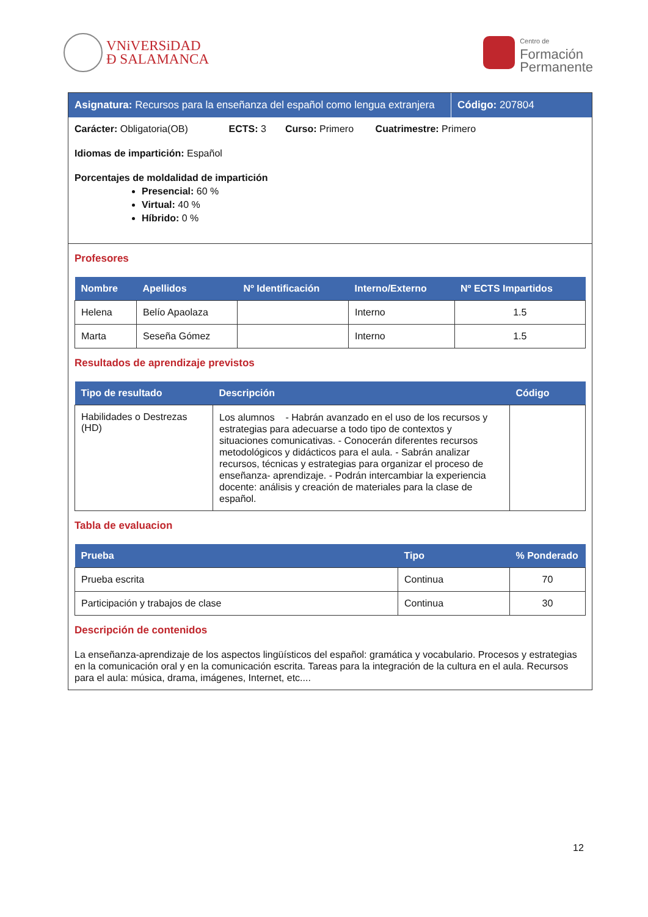VNiVERSiDAD
Ð SALAMANCA
Centro de
Formación
Permanente
Asignatura: Recursos para la enseñanza del español como lengua extranjera
Código: 207804
Carácter: Obligatoria(OB) ECTS: 3 Curso: Primero Cuatrimestre: Primero
Idiomas de impartición: Español
Porcentajes de moldalidad de impartición
Presencial: 60 %
Virtual: 40 %
Híbrido: 0 %
Profesores
| Nombre | Apellidos | Nº Identificación | Interno/Externo | Nº ECTS Impartidos |
| --- | --- | --- | --- | --- |
| Helena | Belío Apaolaza | | Interno | 1.5 |
| Marta | Seseña Gómez | | Interno | 1.5 |
Resultados de aprendizaje previstos
| Tipo de resultado | Descripción | Código |
| --- | --- | --- |
| Habilidades o Destrezas (HD) | Los alumnos - Habrán avanzado en el uso de los recursos y estrategias para adecuarse a todo tipo de contextos y situaciones comunicativas. - Conocerán diferentes recursos metodológicos y didácticos para el aula. - Sabrán analizar recursos, técnicas y estrategias para organizar el proceso de enseñanza- aprendizaje. - Podrán intercambiar la experiencia docente: análisis y creación de materiales para la clase de español. | |
Tabla de evaluacion
| Prueba | Tipo | % Ponderado |
| --- | --- | --- |
| Prueba escrita | Continua | 70 |
| Participación y trabajos de clase | Continua | 30 |
Descripción de contenidos
La enseñanza-aprendizaje de los aspectos lingüísticos del español: gramática y vocabulario. Procesos y estrategias en la comunicación oral y en la comunicación escrita. Tareas para la integración de la cultura en el aula. Recursos para el aula: música, drama, imágenes, Internet, etc....
12